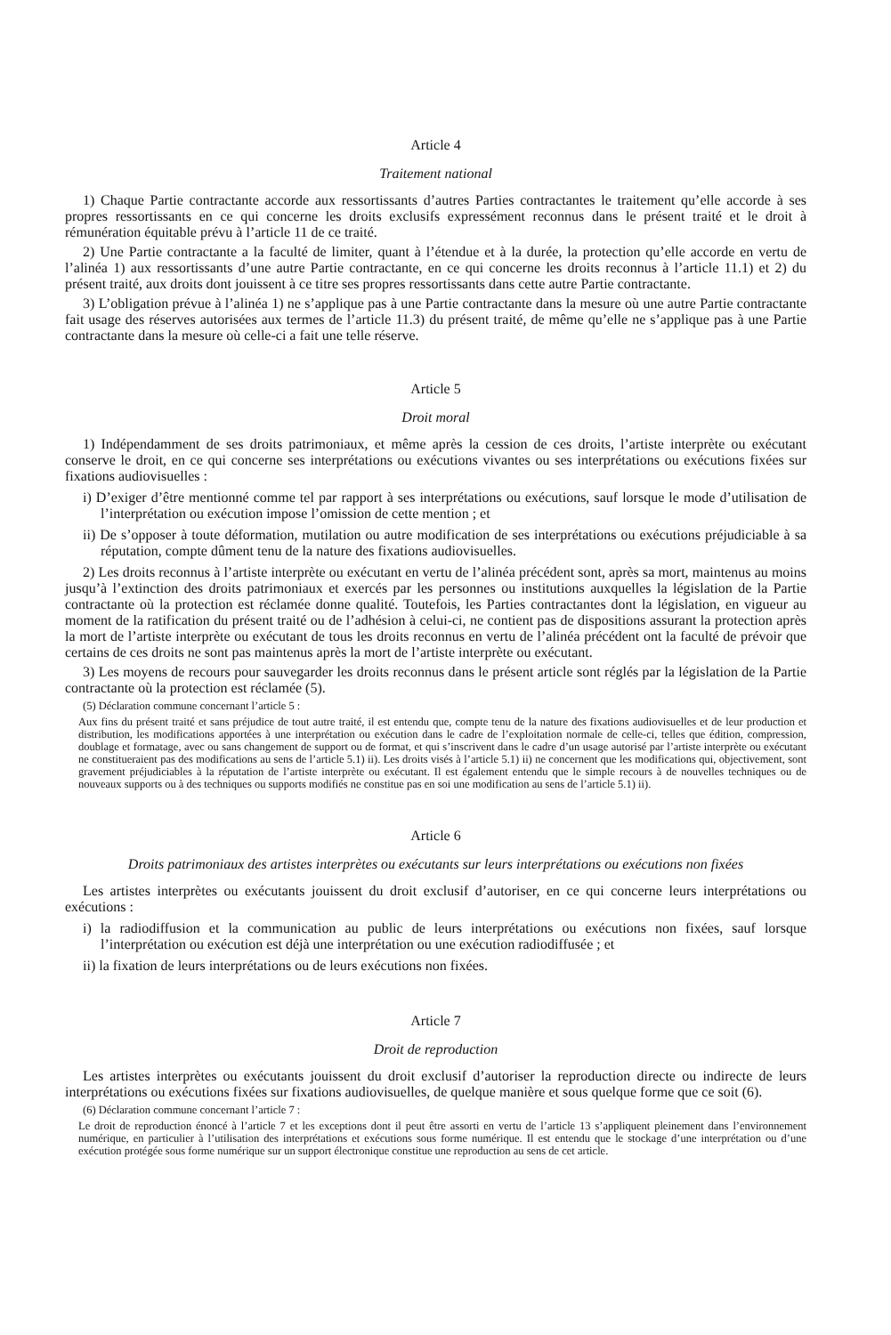Article 4
Traitement national
1) Chaque Partie contractante accorde aux ressortissants d’autres Parties contractantes le traitement qu’elle accorde à ses propres ressortissants en ce qui concerne les droits exclusifs expressément reconnus dans le présent traité et le droit à rémunération équitable prévu à l’article 11 de ce traité.
2) Une Partie contractante a la faculté de limiter, quant à l’étendue et à la durée, la protection qu’elle accorde en vertu de l’alinéa 1) aux ressortissants d’une autre Partie contractante, en ce qui concerne les droits reconnus à l’article 11.1) et 2) du présent traité, aux droits dont jouissent à ce titre ses propres ressortissants dans cette autre Partie contractante.
3) L’obligation prévue à l’alinéa 1) ne s’applique pas à une Partie contractante dans la mesure où une autre Partie contractante fait usage des réserves autorisées aux termes de l’article 11.3) du présent traité, de même qu’elle ne s’applique pas à une Partie contractante dans la mesure où celle-ci a fait une telle réserve.
Article 5
Droit moral
1) Indépendamment de ses droits patrimoniaux, et même après la cession de ces droits, l’artiste interprète ou exécutant conserve le droit, en ce qui concerne ses interprétations ou exécutions vivantes ou ses interprétations ou exécutions fixées sur fixations audiovisuelles :
i) D’exiger d’être mentionné comme tel par rapport à ses interprétations ou exécutions, sauf lorsque le mode d’utilisation de l’interprétation ou exécution impose l’omission de cette mention ; et
ii) De s’opposer à toute déformation, mutilation ou autre modification de ses interprétations ou exécutions préjudiciable à sa réputation, compte dûment tenu de la nature des fixations audiovisuelles.
2) Les droits reconnus à l’artiste interprète ou exécutant en vertu de l’alinéa précédent sont, après sa mort, maintenus au moins jusqu’à l’extinction des droits patrimoniaux et exercés par les personnes ou institutions auxquelles la législation de la Partie contractante où la protection est réclamée donne qualité. Toutefois, les Parties contractantes dont la législation, en vigueur au moment de la ratification du présent traité ou de l’adhésion à celui-ci, ne contient pas de dispositions assurant la protection après la mort de l’artiste interprète ou exécutant de tous les droits reconnus en vertu de l’alinéa précédent ont la faculté de prévoir que certains de ces droits ne sont pas maintenus après la mort de l’artiste interprète ou exécutant.
3) Les moyens de recours pour sauvegarder les droits reconnus dans le présent article sont réglés par la législation de la Partie contractante où la protection est réclamée (5).
(5) Déclaration commune concernant l’article 5 :
Aux fins du présent traité et sans préjudice de tout autre traité, il est entendu que, compte tenu de la nature des fixations audiovisuelles et de leur production et distribution, les modifications apportées à une interprétation ou exécution dans le cadre de l’exploitation normale de celle-ci, telles que édition, compression, doublage et formatage, avec ou sans changement de support ou de format, et qui s’inscrivent dans le cadre d’un usage autorisé par l’artiste interprète ou exécutant ne constitueraient pas des modifications au sens de l’article 5.1) ii). Les droits visés à l’article 5.1) ii) ne concernent que les modifications qui, objectivement, sont gravement préjudiciables à la réputation de l’artiste interprète ou exécutant. Il est également entendu que le simple recours à de nouvelles techniques ou de nouveaux supports ou à des techniques ou supports modifiés ne constitue pas en soi une modification au sens de l’article 5.1) ii).
Article 6
Droits patrimoniaux des artistes interprètes ou exécutants sur leurs interprétations ou exécutions non fixées
Les artistes interprètes ou exécutants jouissent du droit exclusif d’autoriser, en ce qui concerne leurs interprétations ou exécutions :
i) la radiodiffusion et la communication au public de leurs interprétations ou exécutions non fixées, sauf lorsque l’interprétation ou exécution est déjà une interprétation ou une exécution radiodiffusée ; et
ii) la fixation de leurs interprétations ou de leurs exécutions non fixées.
Article 7
Droit de reproduction
Les artistes interprètes ou exécutants jouissent du droit exclusif d’autoriser la reproduction directe ou indirecte de leurs interprétations ou exécutions fixées sur fixations audiovisuelles, de quelque manière et sous quelque forme que ce soit (6).
(6) Déclaration commune concernant l’article 7 :
Le droit de reproduction énoncé à l’article 7 et les exceptions dont il peut être assorti en vertu de l’article 13 s’appliquent pleinement dans l’environnement numérique, en particulier à l’utilisation des interprétations et exécutions sous forme numérique. Il est entendu que le stockage d’une interprétation ou d’une exécution protégée sous forme numérique sur un support électronique constitue une reproduction au sens de cet article.